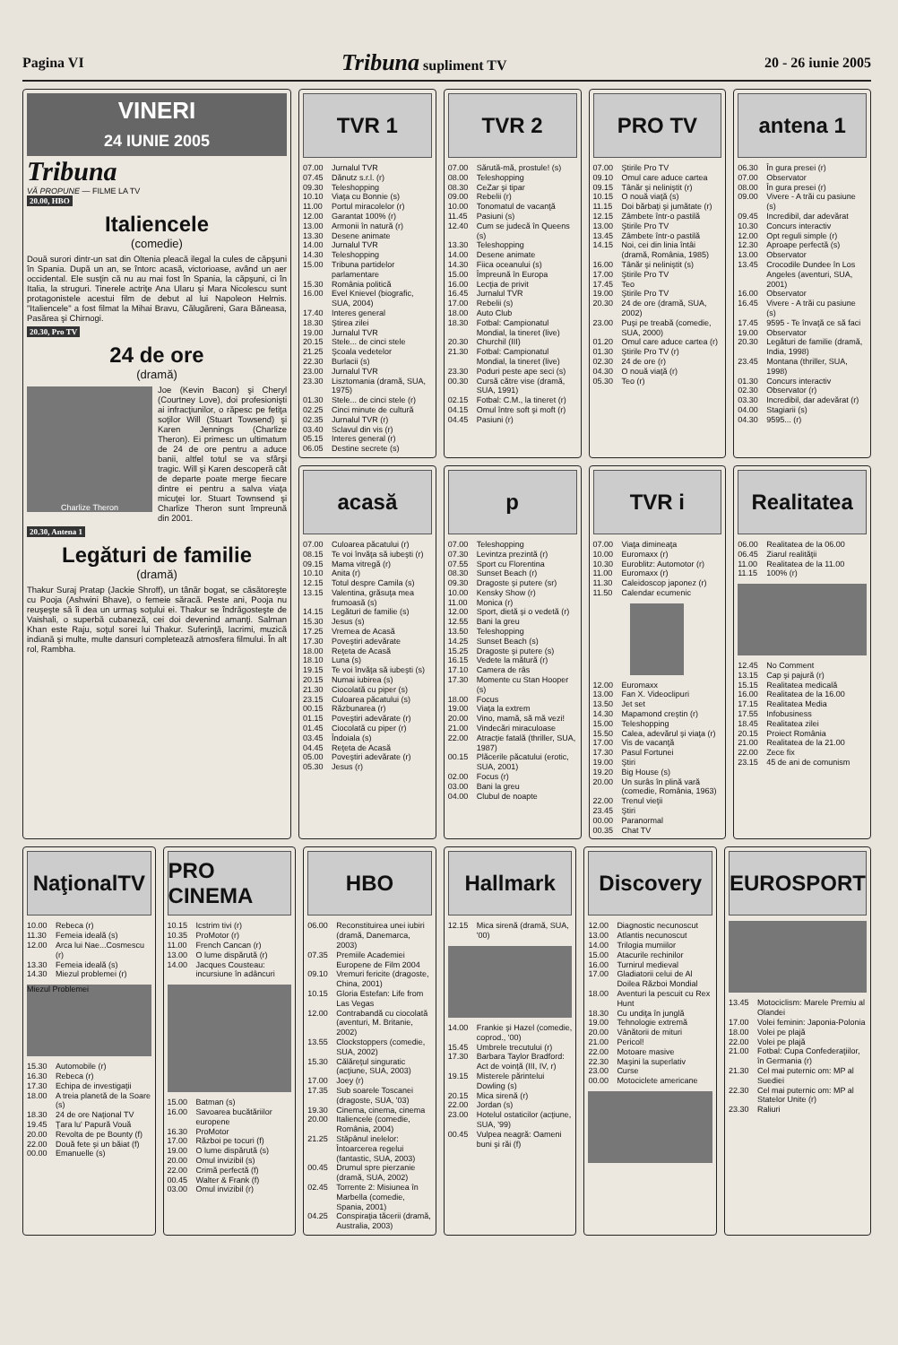Pagina VI Tribuna supliment TV 20 - 26 iunie 2005
VINERI
24 IUNIE 2005
Tribuna
VĂ PROPUNE — FILME LA TV
20.00, HBO
Italiencele
(comedie)
Două surori dintr-un sat din Oltenia pleacă ilegal la cules de căpşuni în Spania. După un an, se întorc acasă, victorioase, având un aer occidental. Ele susţin că nu au mai fost în Spania, la căpşuni, ci în Italia, la struguri. Tinerele actriţe Ana Ularu şi Mara Nicolescu sunt protagonistele acestui film de debut al lui Napoleon Helmis. "Italiencele" a fost filmat la Mihai Bravu, Călugăreni, Gara Băneasa, Pasărea şi Chirnogi.
20.30, Pro TV
24 de ore
(dramă)
Charlize Theron
Joe (Kevin Bacon) şi Cheryl (Courtney Love), doi profesionişti ai infracţiunilor, o răpesc pe fetiţa soţilor Will (Stuart Towsend) şi Karen Jennings (Charlize Theron). Ei primesc un ultimatum de 24 de ore pentru a aduce banii, altfel totul se va sfârşi tragic. Will şi Karen descoperă cât de departe poate merge fiecare dintre ei pentru a salva viaţa micuţei lor. Stuart Townsend şi Charlize Theron sunt împreună din 2001.
20.30, Antena 1
Legături de familie
(dramă)
Thakur Suraj Pratap (Jackie Shroff), un tânăr bogat, se căsătoreşte cu Pooja (Ashwini Bhave), o femeie săracă. Peste ani, Pooja nu reuşeşte să îi dea un urmaş soţului ei. Thakur se îndrăgosteşte de Vaishali, o superbă cubaneză, cei doi devenind amanţi. Salman Khan este Raju, soţul sorei lui Thakur. Suferinţă, lacrimi, muzică indiană şi multe, multe dansuri completează atmosfera filmului. În alt rol, Rambha.
TVR 1
07.00 Jurnalul TVR
07.45 Dănutz s.r.l. (r)
09.30 Teleshopping
10.10 Viaţa cu Bonnie (s)
11.00 Portul miracolelor (r)
12.00 Garantat 100% (r)
13.00 Armonii în natură (r)
13.30 Desene animate
14.00 Jurnalul TVR
14.30 Teleshopping
15.00 Tribuna partidelor parlamentare
15.30 România politică
16.00 Evel Knievel (biografic, SUA, 2004)
17.40 Interes general
18.30 Ştirea zilei
19.00 Jurnalul TVR
20.15 Stele... de cinci stele
21.25 Şcoala vedetelor
22.30 Burlacii (s)
23.00 Jurnalul TVR
23.30 Lisztomania (dramă, SUA, 1975)
01.30 Stele... de cinci stele (r)
02.25 Cinci minute de cultură
02.35 Jurnalul TVR (r)
03.40 Sclavul din vis (r)
05.15 Interes general (r)
06.05 Destine secrete (s)
TVR 2
07.00 Sărută-mă, prostule! (s)
08.00 Teleshopping
08.30 CeZar şi tipar
09.00 Rebelii (r)
10.00 Tonomatul de vacanţă
11.45 Pasiuni (s)
12.40 Cum se judecă în Queens (s)
13.30 Teleshopping
14.00 Desene animate
14.30 Fiica oceanului (s)
15.00 Împreună în Europa
16.00 Lecţia de privit
16.45 Jurnalul TVR
17.00 Rebelii (s)
18.00 Auto Club
18.30 Fotbal: Campionatul Mondial, la tineret (live)
20.30 Churchil (III)
21.30 Fotbal: Campionatul Mondial, la tineret (live)
23.30 Poduri peste ape seci (s)
00.30 Cursă către vise (dramă, SUA, 1991)
02.15 Fotbal: C.M., la tineret (r)
04.15 Omul între soft şi moft (r)
04.45 Pasiuni (r)
PRO TV
07.00 Ştirile Pro TV
09.10 Omul care aduce cartea
09.15 Tânăr şi neliniştit (r)
10.15 O nouă viaţă (s)
11.15 Doi bărbaţi şi jumătate (r)
12.15 Zâmbete într-o pastilă
13.00 Ştirile Pro TV
13.45 Zâmbete într-o pastilă
14.15 Noi, cei din linia întâi (dramă, România, 1985)
16.00 Tânăr şi neliniştit (s)
17.00 Ştirile Pro TV
17.45 Teo
19.00 Ştirile Pro TV
20.30 24 de ore (dramă, SUA, 2002)
23.00 Puşi pe treabă (comedie, SUA, 2000)
01.20 Omul care aduce cartea (r)
01.30 Ştirile Pro TV (r)
02.30 24 de ore (r)
04.30 O nouă viaţă (r)
05.30 Teo (r)
antena 1
06.30 În gura presei (r)
07.00 Observator
08.00 În gura presei (r)
09.00 Vivere - A trăi cu pasiune (s)
09.45 Incredibil, dar adevărat
10.30 Concurs interactiv
12.00 Opt reguli simple (r)
12.30 Aproape perfectă (s)
13.00 Observator
13.45 Crocodile Dundee în Los Angeles (aventuri, SUA, 2001)
16.00 Observator
16.45 Vivere - A trăi cu pasiune (s)
17.45 9595 - Te învaţă ce să faci
19.00 Observator
20.30 Legături de familie (dramă, India, 1998)
23.45 Montana (thriller, SUA, 1998)
01.30 Concurs interactiv
02.30 Observator (r)
03.30 Incredibil, dar adevărat (r)
04.00 Stagiarii (s)
04.30 9595... (r)
acasă
07.00 Culoarea păcatului (r)
08.15 Te voi învăţa să iubeşti (r)
09.15 Mama vitregă (r)
10.10 Anita (r)
12.15 Totul despre Camila (s)
13.15 Valentina, grăsuţa mea frumoasă (s)
14.15 Legături de familie (s)
15.30 Jesus (s)
17.25 Vremea de Acasă
17.30 Poveştiri adevărate
18.00 Reţeta de Acasă
18.10 Luna (s)
19.15 Te voi învăţa să iubeşti (s)
20.15 Numai iubirea (s)
21.30 Ciocolată cu piper (s)
23.15 Culoarea păcatului (s)
00.15 Răzbunarea (r)
01.15 Poveştiri adevărate (r)
01.45 Ciocolată cu piper (r)
03.45 Îndoiala (s)
04.45 Reţeta de Acasă
05.00 Poveştiri adevărate (r)
05.30 Jesus (r)
p
07.00 Teleshopping
07.30 Levintza prezintă (r)
07.55 Sport cu Florentina
08.30 Sunset Beach (r)
09.30 Dragoste şi putere (sr)
10.00 Kensky Show (r)
11.00 Monica (r)
12.00 Sport, dietă şi o vedetă (r)
12.55 Bani la greu
13.50 Teleshopping
14.25 Sunset Beach (s)
15.25 Dragoste şi putere (s)
16.15 Vedete la mătură (r)
17.10 Camera de râs
17.30 Momente cu Stan Hooper (s)
18.00 Focus
19.00 Viaţa la extrem
20.00 Vino, mamă, să mă vezi!
21.00 Vindecări miraculoase
22.00 Atracţie fatală (thriller, SUA, 1987)
00.15 Plăcerile păcatului (erotic, SUA, 2001)
02.00 Focus (r)
03.00 Bani la greu
04.00 Clubul de noapte
TVR i
07.00 Viaţa dimineaţa
10.00 Euromaxx (r)
10.30 Euroblitz: Automotor (r)
11.00 Euromaxx (r)
11.30 Caleidoscop japonez (r)
11.50 Calendar ecumenic
12.00 Euromaxx
13.00 Fan X. Videoclipuri
13.50 Jet set
14.30 Mapamond creştin (r)
15.00 Teleshopping
15.50 Calea, adevărul şi viaţa (r)
17.00 Vis de vacanţă
17.30 Pasul Fortunei
19.00 Ştiri
19.20 Big House (s)
20.00 Un surâs în plină vară (comedie, România, 1963)
22.00 Trenul vieţii
23.45 Ştiri
00.00 Paranormal
00.35 Chat TV
Realitatea
06.00 Realitatea de la 06.00
06.45 Ziarul realităţii
11.00 Realitatea de la 11.00
11.15 100% (r)
12.45 No Comment
13.15 Cap şi pajură (r)
15.15 Realitatea medicală
16.00 Realitatea de la 16.00
17.15 Realitatea Media
17.55 Infobusiness
18.45 Realitatea zilei
20.15 Proiect România
21.00 Realitatea de la 21.00
22.00 Zece fix
23.15 45 de ani de comunism
NaţionalTV
10.00 Rebeca (r)
11.30 Femeia ideală (s)
12.00 Arca lui Nae...Cosmescu (r)
13.30 Femeia ideală (s)
14.30 Miezul problemei (r)
Miezul Problemei
15.30 Automobile (r)
16.30 Rebeca (r)
17.30 Echipa de investigaţii
18.00 A treia planetă de la Soare (s)
18.30 24 de ore Naţional TV
19.45 Ţara lu' Papură Vouă
20.00 Revolta de pe Bounty (f)
22.00 Două fete şi un băiat (f)
00.00 Emanuelle (s)
PRO CINEMA
10.15 Icstrim tivi (r)
10.35 ProMotor (r)
11.00 French Cancan (r)
13.00 O lume dispărută (r)
14.00 Jacques Cousteau: incursiune în adâncuri
15.00 Batman (s)
16.00 Savoarea bucătăriilor europene
16.30 ProMotor
17.00 Război pe tocuri (f)
19.00 O lume dispărută (s)
20.00 Omul invizibil (s)
22.00 Crimă perfectă (f)
00.45 Walter & Frank (f)
03.00 Omul invizibil (r)
HBO
06.00 Reconstituirea unei iubiri (dramă, Danemarca, 2003)
07.35 Premiile Academiei Europene de Film 2004
09.10 Vremuri fericite (dragoste, China, 2001)
10.15 Gloria Estefan: Life from Las Vegas
12.00 Contrabandă cu ciocolată (aventuri, M. Britanie, 2002)
13.55 Clockstoppers (comedie, SUA, 2002)
15.30 Călăreţul singuratic (acţiune, SUA, 2003)
17.00 Joey (r)
17.35 Sub soarele Toscanei (dragoste, SUA, '03)
19.30 Cinema, cinema, cinema
20.00 Italiencele (comedie, România, 2004)
21.25 Stăpânul inelelor: Întoarcerea regelui (fantastic, SUA, 2003)
00.45 Drumul spre pierzanie (dramă, SUA, 2002)
02.45 Torrente 2: Misiunea în Marbella (comedie, Spania, 2001)
04.25 Conspiraţia tăcerii (dramă, Australia, 2003)
Hallmark
12.15 Mica sirenă (dramă, SUA, '00)
14.00 Frankie şi Hazel (comedie, coprod., '00)
15.45 Umbrele trecutului (r)
17.30 Barbara Taylor Bradford: Act de voinţă (III, IV, r)
19.15 Misterele părintelui Dowling (s)
20.15 Mica sirenă (r)
22.00 Jordan (s)
23.00 Hotelul ostaticilor (acţiune, SUA, '99)
00.45 Vulpea neagră: Oameni buni şi răi (f)
Discovery
12.00 Diagnostic necunoscut
13.00 Atlantis necunoscut
14.00 Trilogia mumiilor
15.00 Atacurile rechinilor
16.00 Turnirul medieval
17.00 Gladiatorii celui de Al Doilea Război Mondial
18.00 Aventuri la pescuit cu Rex Hunt
18.30 Cu undiţa în junglă
19.00 Tehnologie extremă
20.00 Vânătorii de mituri
21.00 Pericol!
22.00 Motoare masive
22.30 Maşini la superlativ
23.00 Curse
00.00 Motociclete americane
EUROSPORT
13.45 Motociclism: Marele Premiu al Olandei
17.00 Volei feminin: Japonia-Polonia
18.00 Volei pe plajă
22.00 Volei pe plajă
21.00 Fotbal: Cupa Confederaţiilor, în Germania (r)
21.30 Cel mai puternic om: MP al Suediei
22.30 Cel mai puternic om: MP al Statelor Unite (r)
23.30 Raliuri